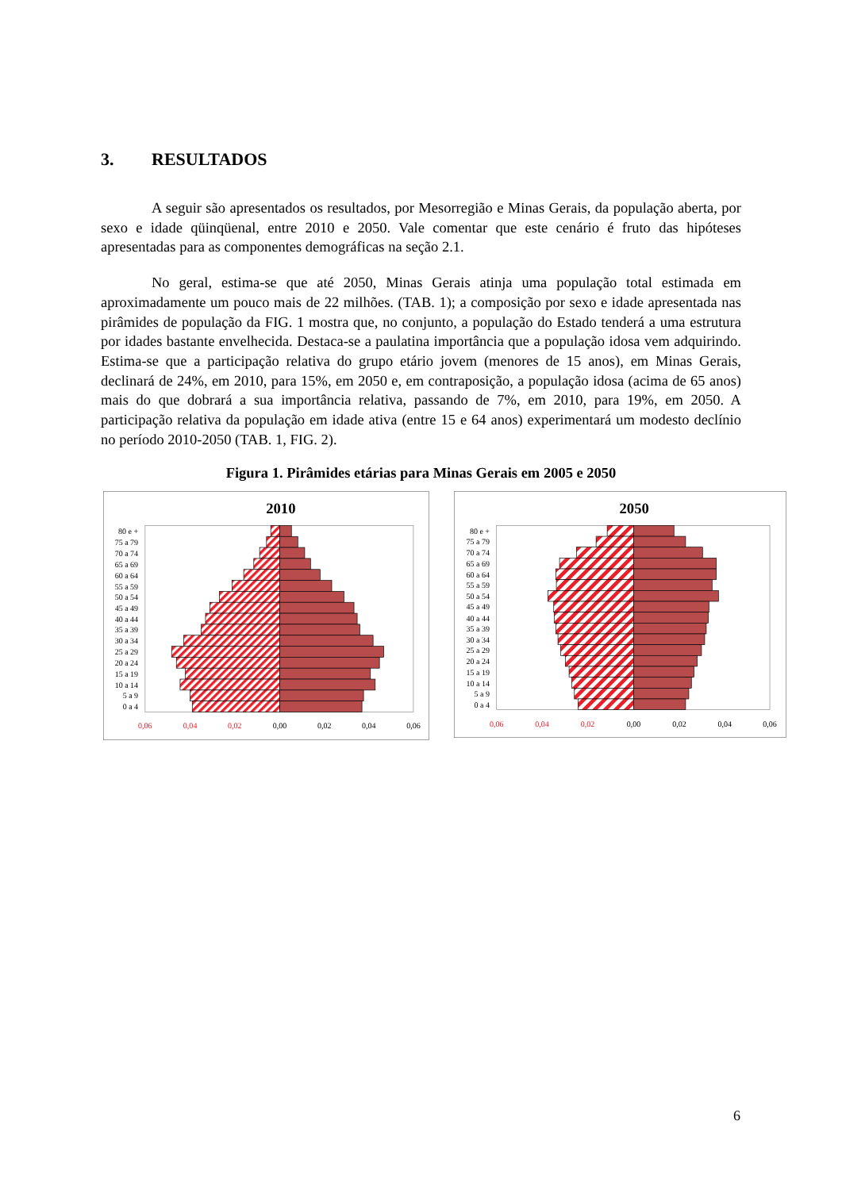3. RESULTADOS
A seguir são apresentados os resultados, por Mesorregião e Minas Gerais, da população aberta, por sexo e idade qüinqüenal, entre 2010 e 2050. Vale comentar que este cenário é fruto das hipóteses apresentadas para as componentes demográficas na seção 2.1.
No geral, estima-se que até 2050, Minas Gerais atinja uma população total estimada em aproximadamente um pouco mais de 22 milhões. (TAB. 1); a composição por sexo e idade apresentada nas pirâmides de população da FIG. 1 mostra que, no conjunto, a população do Estado tenderá a uma estrutura por idades bastante envelhecida. Destaca-se a paulatina importância que a população idosa vem adquirindo. Estima-se que a participação relativa do grupo etário jovem (menores de 15 anos), em Minas Gerais, declinará de 24%, em 2010, para 15%, em 2050 e, em contraposição, a população idosa (acima de 65 anos) mais do que dobrará a sua importância relativa, passando de 7%, em 2010, para 19%, em 2050. A participação relativa da população em idade ativa (entre 15 e 64 anos) experimentará um modesto declínio no período 2010-2050 (TAB. 1, FIG. 2).
Figura 1. Pirâmides etárias para Minas Gerais em 2005 e 2050
2010
80 e +
75 a 79
70 a 74
65 a 69
60 a 64
55 a 59
50 a 54
45 a 49
40 a 44
35 a 39
30 a 34
25 a 29
20 a 24
15 a 19
10 a 14
5 a 9
0 a 4
0,06
0,04
0,02
0,00
0,02
0,04
0,06
2050
80 e +
75 a 79
70 a 74
65 a 69
60 a 64
55 a 59
50 a 54
45 a 49
40 a 44
35 a 39
30 a 34
25 a 29
20 a 24
15 a 19
10 a 14
5 a 9
0 a 4
0,06
0,04
0,02
0,00
0,02
0,04
0,06
6